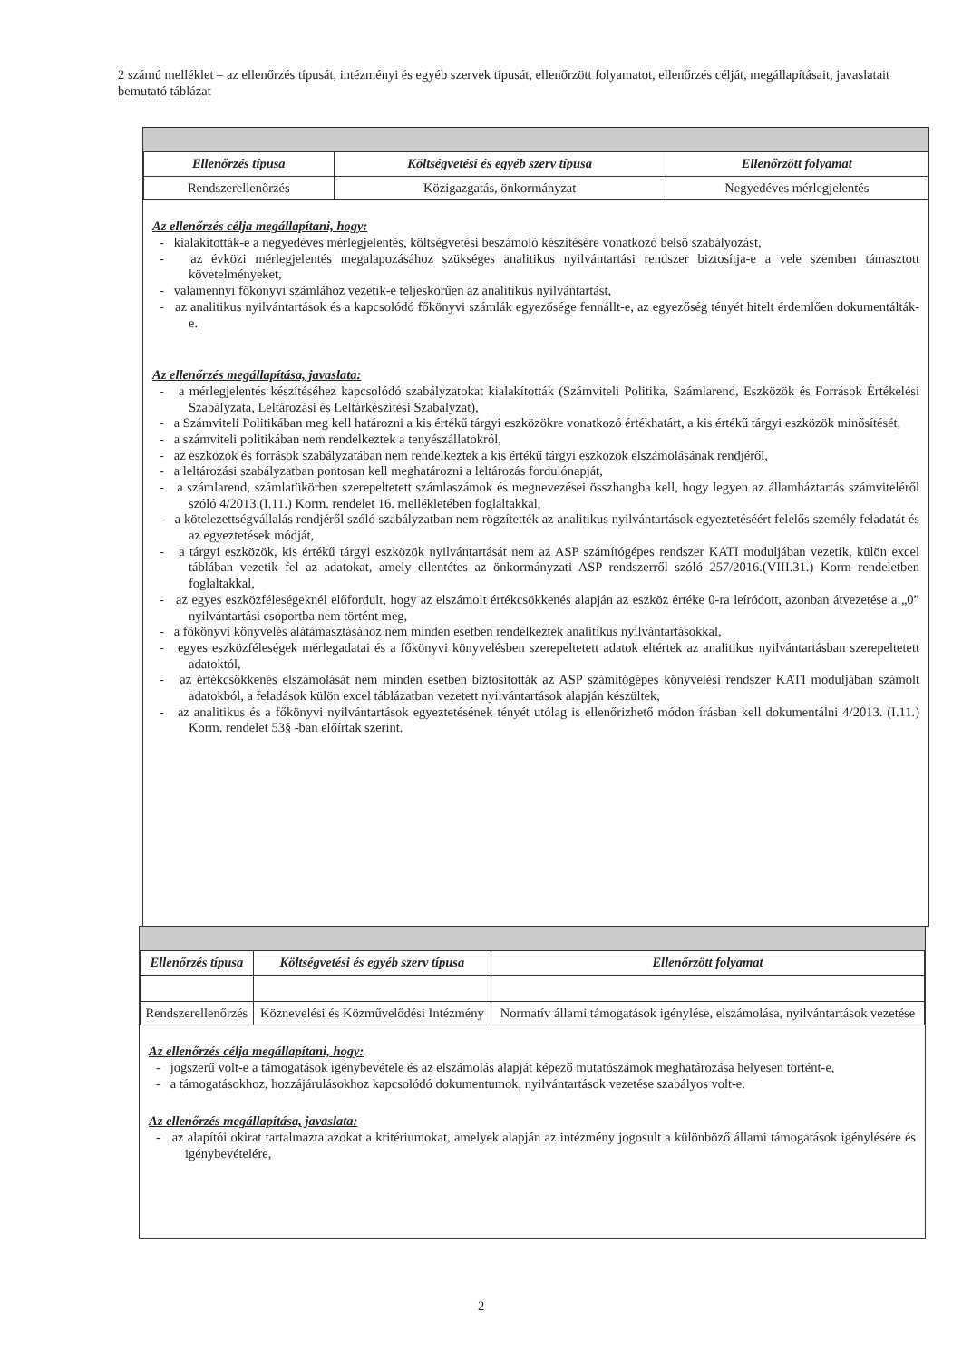2 számú melléklet – az ellenőrzés típusát, intézményi és egyéb szervek típusát, ellenőrzött folyamatot, ellenőrzés célját, megállapításait, javaslatait bemutató táblázat
| Ellenőrzés típusa | Költségvetési és egyéb szerv típusa | Ellenőrzött folyamat |
| --- | --- | --- |
| Rendszerellenőrzés | Közigazgatás, önkormányzat | Negyedéves mérlegjelentés |
Az ellenőrzés célja megállapítani, hogy:
- kialakították-e a negyedéves mérlegjelentés, költségvetési beszámoló készítésére vonatkozó belső szabályozást,
- az évközi mérlegjelentés megalapozásához szükséges analitikus nyilvántartási rendszer biztosítja-e a vele szemben támasztott követelményeket,
- valamennyi főkönyvi számlához vezetik-e teljeskörűen az analitikus nyilvántartást,
- az analitikus nyilvántartások és a kapcsolódó főkönyvi számlák egyezősége fennállt-e, az egyezőség tényét hitelt érdemlően dokumentálták-e.
Az ellenőrzés megállapítása, javaslata:
- a mérlegjelentés készítéséhez kapcsolódó szabályzatokat kialakították (Számviteli Politika, Számlarend, Eszközök és Források Értékelési Szabályzata, Leltározási és Leltárkészítési Szabályzat),
- a Számviteli Politikában meg kell határozni a kis értékű tárgyi eszközökre vonatkozó értékhatárt, a kis értékű tárgyi eszközök minősítését,
- a számviteli politikában nem rendelkeztek a tenyészállatokról,
- az eszközök és források szabályzatában nem rendelkeztek a kis értékű tárgyi eszközök elszámolásának rendjéről,
- a leltározási szabályzatban pontosan kell meghatározni a leltározás fordulónapját,
- a számlarend, számlatükörben szerepeltetett számlaszámok és megnevezései összhangba kell, hogy legyen az államháztartás számviteléről szóló 4/2013.(I.11.) Korm. rendelet 16. mellékletében foglaltakkal,
- a kötelezettségvállalás rendjéről szóló szabályzatban nem rögzítették az analitikus nyilvántartások egyeztetéséért felelős személy feladatát és az egyeztetések módját,
- a tárgyi eszközök, kis értékű tárgyi eszközök nyilvántartását nem az ASP számítógépes rendszer KATI moduljában vezetik, külön excel táblában vezetik fel az adatokat, amely ellentétes az önkormányzati ASP rendszerről szóló 257/2016.(VIII.31.) Korm rendeletben foglaltakkal,
- az egyes eszközféleségeknél előfordult, hogy az elszámolt értékcsökkenés alapján az eszköz értéke 0-ra leíródott, azonban átvezetése a „0” nyilvántartási csoportba nem történt meg,
- a főkönyvi könyvelés alátámasztásához nem minden esetben rendelkeztek analitikus nyilvántartásokkal,
- egyes eszközféleségek mérlegadatai és a főkönyvi könyvelésben szerepeltetett adatok eltértek az analitikus nyilvántartásban szerepeltetett adatoktól,
- az értékcsökkenés elszámolását nem minden esetben biztosították az ASP számítógépes könyvelési rendszer KATI moduljában számolt adatokból, a feladások külön excel táblázatban vezetett nyilvántartások alapján készültek,
- az analitikus és a főkönyvi nyilvántartások egyeztetésének tényét utólag is ellenőrizhető módon írásban kell dokumentálni 4/2013. (I.11.) Korm. rendelet 53§ -ban előírtak szerint.
| Ellenőrzés típusa | Költségvetési és egyéb szerv típusa | Ellenőrzött folyamat |
| --- | --- | --- |
| Rendszerellenőrzés | Köznevelési és Közművelődési Intézmény | Normatív állami támogatások igénylése, elszámolása, nyilvántartások vezetése |
Az ellenőrzés célja megállapítani, hogy:
- jogszerű volt-e a támogatások igénybevétele és az elszámolás alapját képező mutatószámok meghatározása helyesen történt-e,
- a támogatásokhoz, hozzájárulásokhoz kapcsolódó dokumentumok, nyilvántartások vezetése szabályos volt-e.
Az ellenőrzés megállapítása, javaslata:
- az alapítói okirat tartalmazta azokat a kritériumokat, amelyek alapján az intézmény jogosult a különböző állami támogatások igénylésére és igénybevételére,
2